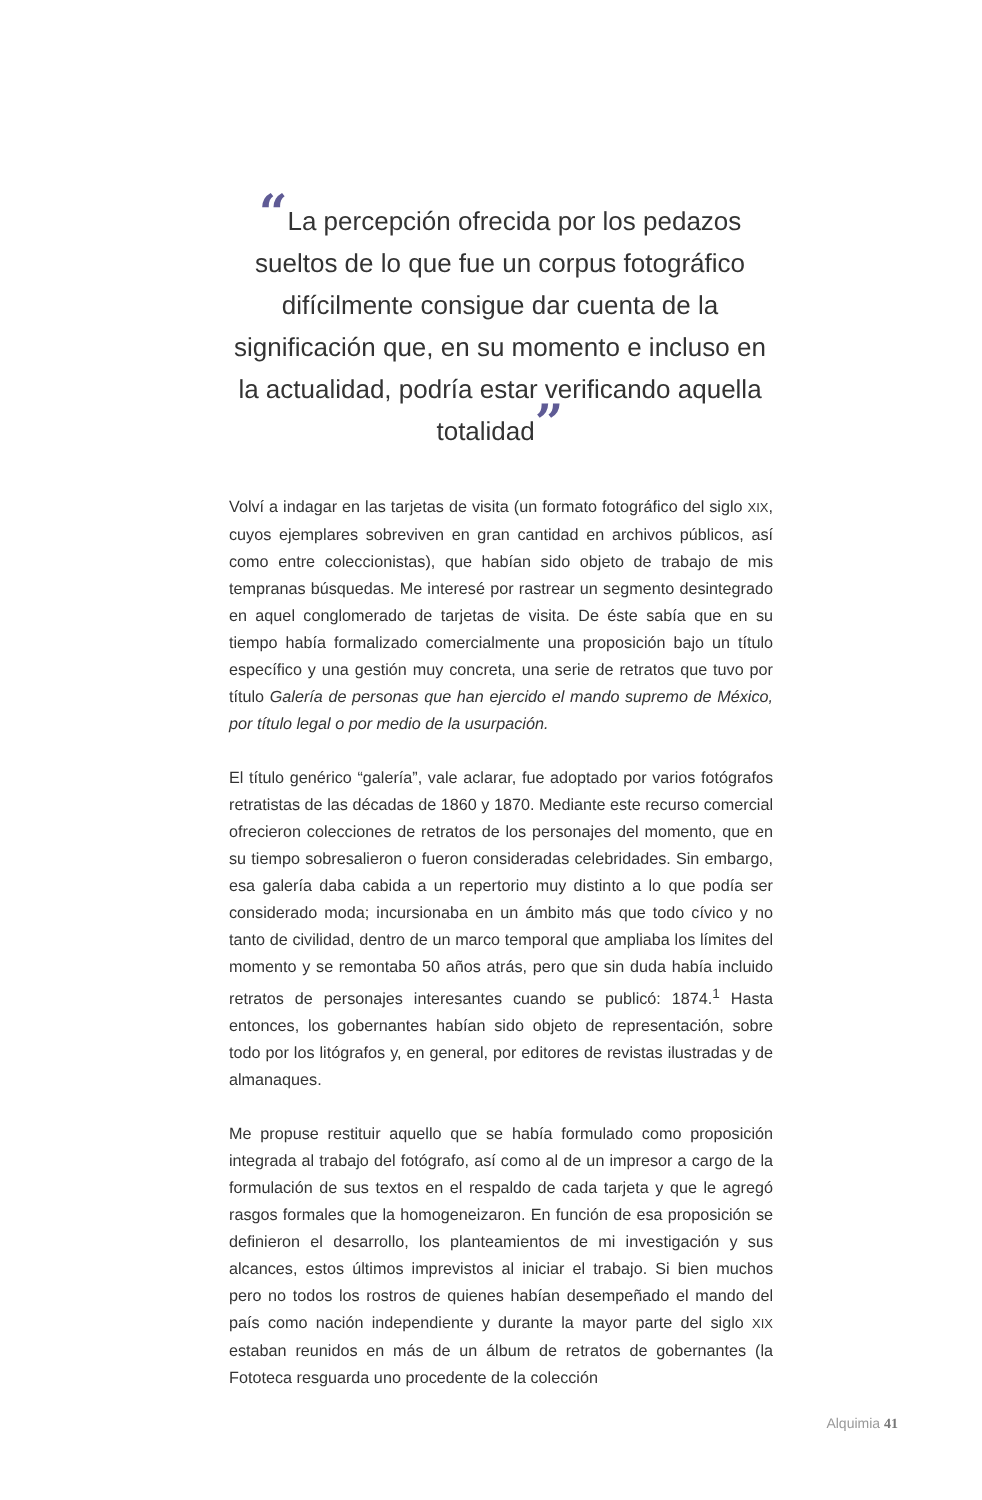“La percepción ofrecida por los pedazos sueltos de lo que fue un corpus fotográfico difícilmente consigue dar cuenta de la significación que, en su momento e incluso en la actualidad, podría estar verificando aquella totalidad”
Volví a indagar en las tarjetas de visita (un formato fotográfico del siglo XIX, cuyos ejemplares sobreviven en gran cantidad en archivos públicos, así como entre coleccionistas), que habían sido objeto de trabajo de mis tempranas búsquedas. Me interesé por rastrear un segmento desintegrado en aquel conglomerado de tarjetas de visita. De éste sabía que en su tiempo había formalizado comercialmente una proposición bajo un título específico y una gestión muy concreta, una serie de retratos que tuvo por título Galería de personas que han ejercido el mando supremo de México, por título legal o por medio de la usurpación.
El título genérico “galería”, vale aclarar, fue adoptado por varios fotógrafos retratistas de las décadas de 1860 y 1870. Mediante este recurso comercial ofrecieron colecciones de retratos de los personajes del momento, que en su tiempo sobresalieron o fueron consideradas celebridades. Sin embargo, esa galería daba cabida a un repertorio muy distinto a lo que podía ser considerado moda; incursionaba en un ámbito más que todo cívico y no tanto de civilidad, dentro de un marco temporal que ampliaba los límites del momento y se remontaba 50 años atrás, pero que sin duda había incluido retratos de personajes interesantes cuando se publicó: 1874.<sup>1</sup> Hasta entonces, los gobernantes habían sido objeto de representación, sobre todo por los litógrafos y, en general, por editores de revistas ilustradas y de almanaques.
Me propuse restituir aquello que se había formulado como proposición integrada al trabajo del fotógrafo, así como al de un impresor a cargo de la formulación de sus textos en el respaldo de cada tarjeta y que le agregó rasgos formales que la homogeneizaron. En función de esa proposición se definieron el desarrollo, los planteamientos de mi investigación y sus alcances, estos últimos imprevistos al iniciar el trabajo. Si bien muchos pero no todos los rostros de quienes habían desempeñado el mando del país como nación independiente y durante la mayor parte del siglo XIX estaban reunidos en más de un álbum de retratos de gobernantes (la Fototeca resguarda uno procedente de la colección
Alquimia 41